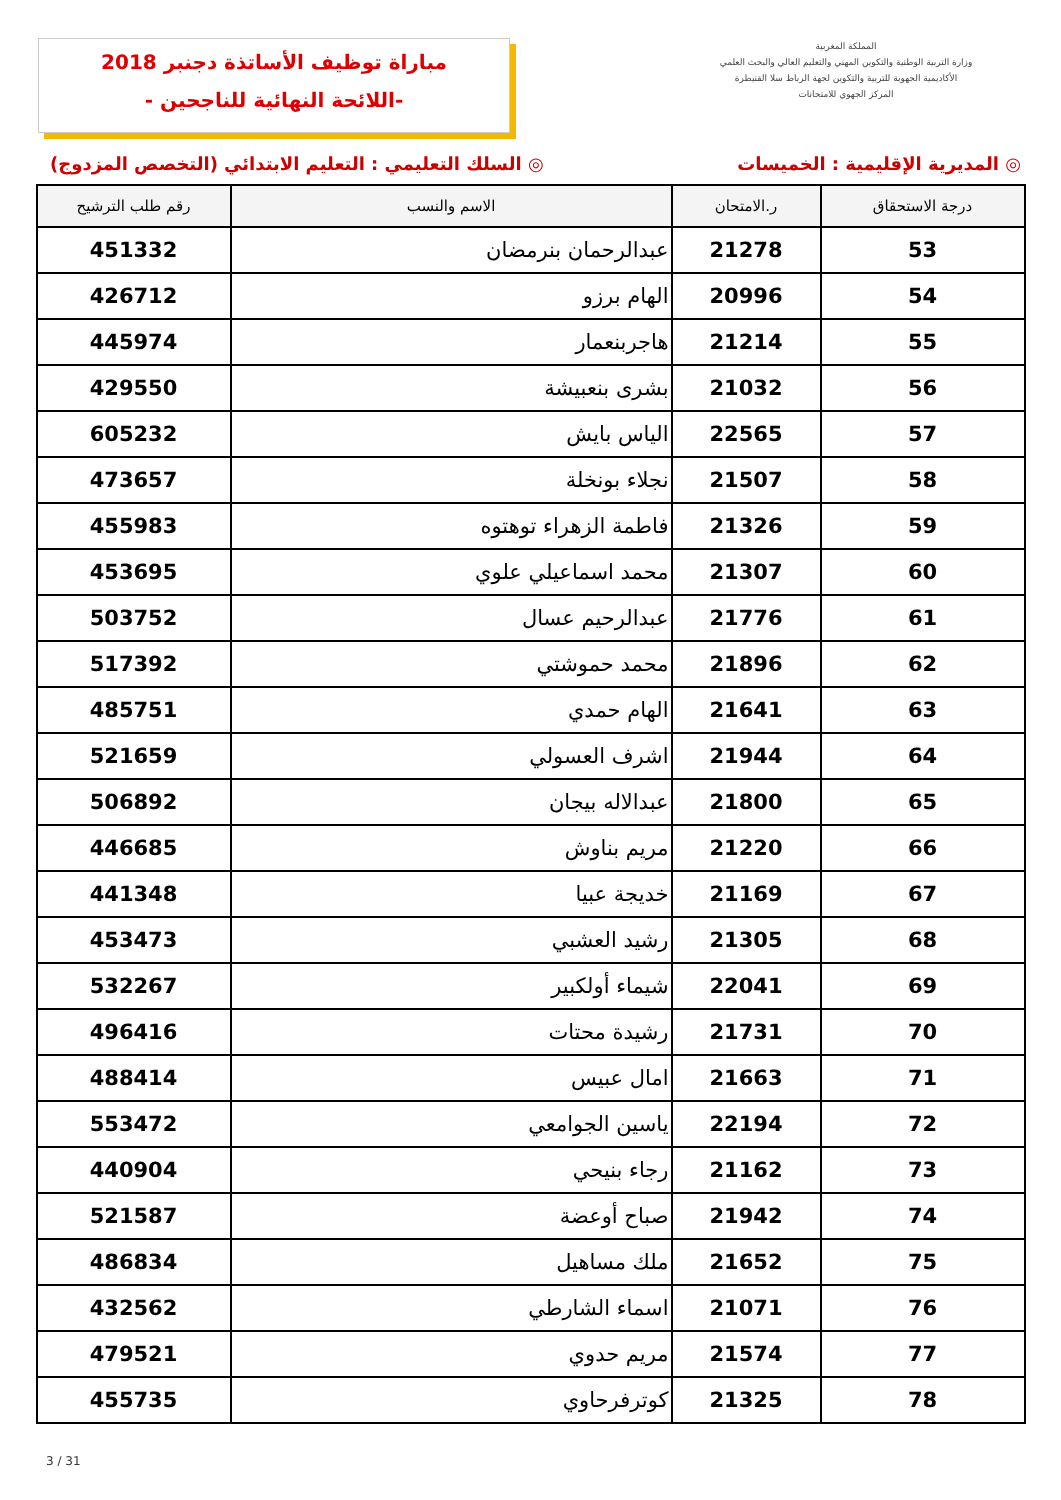مباراة توظيف الأساتذة دجنبر 2018
-اللائحة النهائية للناجحين -
المملكة المغربية
وزارة التربية الوطنية والتكوين المهني والتعليم العالي والبحث العلمي
الأكاديمية الجهوية للتربية والتكوين لجهة الرباط سلا القنيطرة
المركز الجهوي للامتحانات
◎ المديرية الإقليمية : الخميسات ◎ السلك التعليمي : التعليم الابتدائي (التخصص المزدوج)
| درجة الاستحقاق | ر.الامتحان | الاسم والنسب | رقم طلب الترشيح |
| --- | --- | --- | --- |
| 53 | 21278 | عبدالرحمان بنرمضان | 451332 |
| 54 | 20996 | الهام برزو | 426712 |
| 55 | 21214 | هاجربنعمار | 445974 |
| 56 | 21032 | بشرى بنعبيشة | 429550 |
| 57 | 22565 | الياس بايش | 605232 |
| 58 | 21507 | نجلاء بونخلة | 473657 |
| 59 | 21326 | فاطمة الزهراء توهتوه | 455983 |
| 60 | 21307 | محمد اسماعيلي علوي | 453695 |
| 61 | 21776 | عبدالرحيم عسال | 503752 |
| 62 | 21896 | محمد حموشتي | 517392 |
| 63 | 21641 | الهام حمدي | 485751 |
| 64 | 21944 | اشرف العسولي | 521659 |
| 65 | 21800 | عبدالاله بيجان | 506892 |
| 66 | 21220 | مريم بناوش | 446685 |
| 67 | 21169 | خديجة عبيا | 441348 |
| 68 | 21305 | رشيد العشبي | 453473 |
| 69 | 22041 | شيماء أولكبير | 532267 |
| 70 | 21731 | رشيدة محتات | 496416 |
| 71 | 21663 | امال عبيس | 488414 |
| 72 | 22194 | ياسين الجوامعي | 553472 |
| 73 | 21162 | رجاء بنيحي | 440904 |
| 74 | 21942 | صباح أوعضة | 521587 |
| 75 | 21652 | ملك مساهيل | 486834 |
| 76 | 21071 | اسماء الشارطي | 432562 |
| 77 | 21574 | مريم حدوي | 479521 |
| 78 | 21325 | كوترفرحاوي | 455735 |
3 / 31